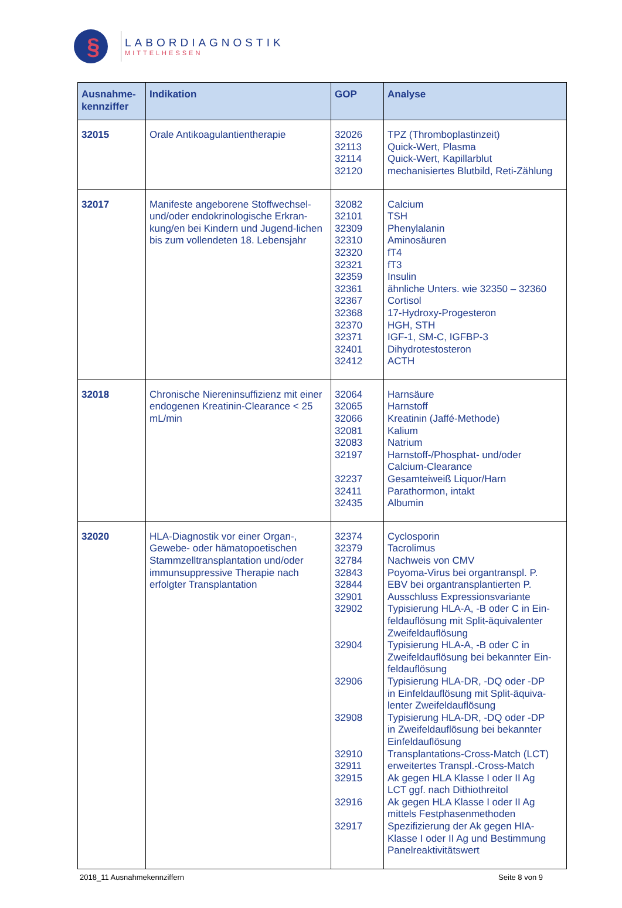§
LABORDIAGNOSTIK
MITTELHESSEN
| Ausnahme- kennziffer | Indikation | GOP | Analyse |
| --- | --- | --- | --- |
| 32015 | Orale Antikoagulantientherapie | 32026 32113 32114 32120 | TPZ (Thromboplastinzeit) Quick-Wert, Plasma Quick-Wert, Kapillarblut mechanisiertes Blutbild, Reti-Zählung |
| 32017 | Manifeste angeborene Stoffwechsel- und/oder endokrinologische Erkran-kung/en bei Kindern und Jugend-lichen bis zum vollendeten 18. Lebensjahr | 32082 32101 32309 32310 32320 32321 32359 32361 32367 32368 32370 32371 32401 32412 | Calcium TSH Phenylalanin Aminosäuren fT4 fT3 Insulin ähnliche Unters. wie 32350 – 32360 Cortisol 17-Hydroxy-Progesteron HGH, STH IGF-1, SM-C, IGFBP-3 Dihydrotestosteron ACTH |
| 32018 | Chronische Niereninsuffizienz mit einer endogenen Kreatinin-Clearance < 25 mL/min | 32064 32065 32066 32081 32083 32197 32237 32411 32435 | Harnsäure Harnstoff Kreatinin (Jaffé-Methode) Kalium Natrium Harnstoff-/Phosphat- und/oder Calcium-Clearance Gesamteiweiß Liquor/Harn Parathormon, intakt Albumin |
| 32020 | HLA-Diagnostik vor einer Organ-, Gewebe- oder hämatopoetischen Stammzelltransplantation und/oder immunsuppressive Therapie nach erfolgter Transplantation | 32374 32379 32784 32843 32844 32901 32902 32904 32906 32908 32910 32911 32915 32916 32917 | Cyclosporin Tacrolimus Nachweis von CMV Poyoma-Virus bei organtranspl. P. EBV bei organtransplantierten P. Ausschluss Expressionsvariante Typisierung HLA-A, -B oder C in Ein- feldauflösung mit Split-äquivalenter Zweifeldauflösung Typisierung HLA-A, -B oder C in Zweifeldauflösung bei bekannter Ein- feldauflösung Typisierung HLA-DR, -DQ oder -DP in Einfeldauflösung mit Split-äquiva- lenter Zweifeldauflösung Typisierung HLA-DR, -DQ oder -DP in Zweifeldauflösung bei bekannter Einfeldauflösung Transplantations-Cross-Match (LCT) erweitertes Transpl.-Cross-Match Ak gegen HLA Klasse I oder II Ag LCT ggf. nach Dithiothreitol Ak gegen HLA Klasse I oder II Ag mittels Festphasenmethoden Spezifizierung der Ak gegen HIA- Klasse I oder II Ag und Bestimmung Panelreaktivitätswert |
2018_11 Ausnahmekennziffern Seite 8 von 9